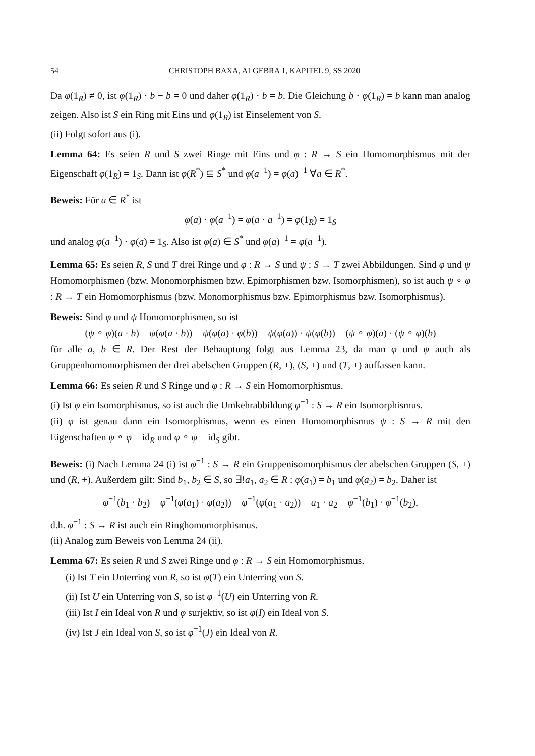54 CHRISTOPH BAXA, ALGEBRA 1, KAPITEL 9, SS 2020
Da φ(1<sub>R</sub>) ≠ 0, ist φ(1<sub>R</sub>) · b − b = 0 und daher φ(1<sub>R</sub>) · b = b. Die Gleichung b · φ(1<sub>R</sub>) = b kann man analog zeigen. Also ist S ein Ring mit Eins und φ(1<sub>R</sub>) ist Einselement von S.
(ii) Folgt sofort aus (i).
Lemma 64: Es seien R und S zwei Ringe mit Eins und φ : R → S ein Homomorphismus mit der Eigenschaft φ(1<sub>R</sub>) = 1<sub>S</sub>. Dann ist φ(R<sup>*</sup>) ⊆ S<sup>*</sup> und φ(a<sup>−1</sup>) = φ(a)<sup>−1</sup> ∀a ∈ R<sup>*</sup>.
Beweis: Für a ∈ R<sup>*</sup> ist
φ(a) · φ(a<sup>−1</sup>) = φ(a · a<sup>−1</sup>) = φ(1<sub>R</sub>) = 1<sub>S</sub>
und analog φ(a<sup>−1</sup>) · φ(a) = 1<sub>S</sub>. Also ist φ(a) ∈ S<sup>*</sup> und φ(a)<sup>−1</sup> = φ(a<sup>−1</sup>).
Lemma 65: Es seien R, S und T drei Ringe und φ : R → S und ψ : S → T zwei Abbildungen. Sind φ und ψ Homomorphismen (bzw. Monomorphismen bzw. Epimorphismen bzw. Isomorphismen), so ist auch ψ ∘ φ : R → T ein Homomorphismus (bzw. Monomorphismus bzw. Epimorphismus bzw. Isomorphismus).
Beweis: Sind φ und ψ Homomorphismen, so ist
(ψ ∘ φ)(a · b) = ψ(φ(a · b)) = ψ(φ(a) · φ(b)) = ψ(φ(a)) · ψ(φ(b)) = (ψ ∘ φ)(a) · (ψ ∘ φ)(b)
für alle a, b ∈ R. Der Rest der Behauptung folgt aus Lemma 23, da man φ und ψ auch als Gruppenhomomorphismen der drei abelschen Gruppen (R, +), (S, +) und (T, +) auffassen kann.
Lemma 66: Es seien R und S Ringe und φ : R → S ein Homomorphismus.
(i) Ist φ ein Isomorphismus, so ist auch die Umkehrabbildung φ<sup>−1</sup> : S → R ein Isomorphismus.
(ii) φ ist genau dann ein Isomorphismus, wenn es einen Homomorphismus ψ : S → R mit den Eigenschaften ψ ∘ φ = id<sub>R</sub> und φ ∘ ψ = id<sub>S</sub> gibt.
Beweis: (i) Nach Lemma 24 (i) ist φ<sup>−1</sup> : S → R ein Gruppenisomorphismus der abelschen Gruppen (S, +) und (R, +). Außerdem gilt: Sind b<sub>1</sub>, b<sub>2</sub> ∈ S, so ∃!a<sub>1</sub>, a<sub>2</sub> ∈ R : φ(a<sub>1</sub>) = b<sub>1</sub> und φ(a<sub>2</sub>) = b<sub>2</sub>. Daher ist
φ<sup>−1</sup>(b<sub>1</sub> · b<sub>2</sub>) = φ<sup>−1</sup>(φ(a<sub>1</sub>) · φ(a<sub>2</sub>)) = φ<sup>−1</sup>(φ(a<sub>1</sub> · a<sub>2</sub>)) = a<sub>1</sub> · a<sub>2</sub> = φ<sup>−1</sup>(b<sub>1</sub>) · φ<sup>−1</sup>(b<sub>2</sub>),
d.h. φ<sup>−1</sup> : S → R ist auch ein Ringhomomorphismus.
(ii) Analog zum Beweis von Lemma 24 (ii).
Lemma 67: Es seien R und S zwei Ringe und φ : R → S ein Homomorphismus.
(i) Ist T ein Unterring von R, so ist φ(T) ein Unterring von S.
(ii) Ist U ein Unterring von S, so ist φ<sup>−1</sup>(U) ein Unterring von R.
(iii) Ist I ein Ideal von R und φ surjektiv, so ist φ(I) ein Ideal von S.
(iv) Ist J ein Ideal von S, so ist φ<sup>−1</sup>(J) ein Ideal von R.